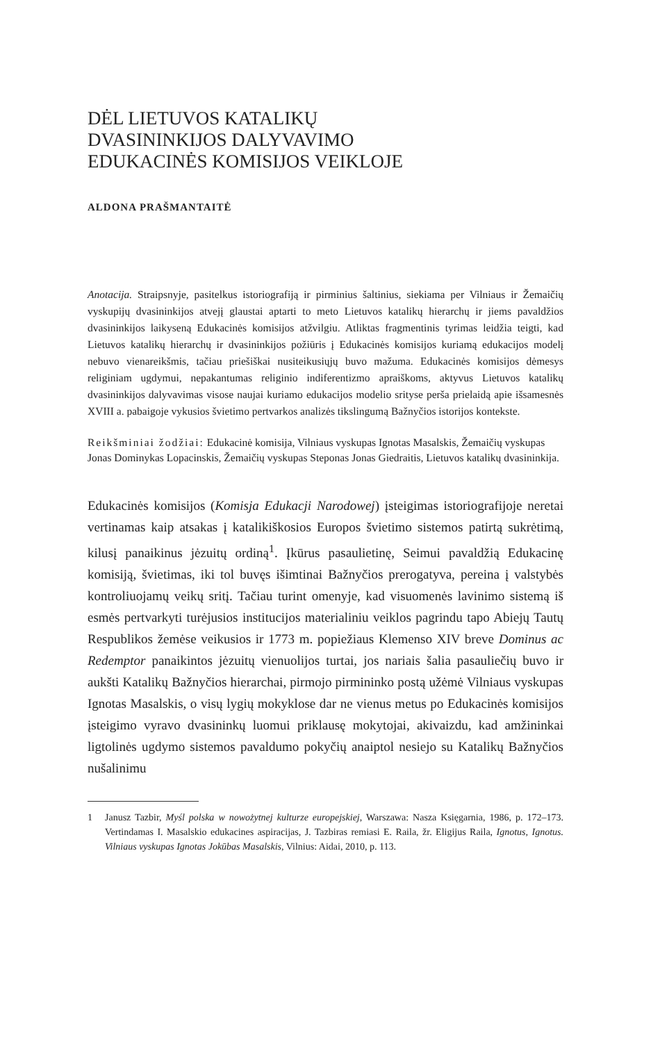DĖL LIETUVOS KATALIKŲ
DVASININKIJOS DALYVAVIMO
EDUKACINĖS KOMISIJOS VEIKLOJE
ALDONA PRAŠMANTAITĖ
Anotacija. Straipsnyje, pasitelkus istoriografiją ir pirminius šaltinius, siekiama per Vilniaus ir Žemaičių vyskupijų dvasininkijos atvejį glaustai aptarti to meto Lietuvos katalikų hierarchų ir jiems pavaldžios dvasininkijos laikyseną Edukacinės komisijos atžvilgiu. Atliktas fragmentinis tyrimas leidžia teigti, kad Lietuvos katalikų hierarchų ir dvasinin­kijos požiūris į Edukacinės komisijos kuriamą edukacijos modelį nebuvo vienareikšmis, tačiau priešiškai nusiteikusiųjų buvo mažuma. Edukacinės komisijos dėmesys religiniam ugdymui, nepakantumas religinio indiferentizmo apraiškoms, aktyvus Lietuvos katalikų dvasininkijos dalyvavimas visose naujai kuriamo edukacijos modelio srityse perša prielaidą apie išsamesnės XVIII a. pabaigoje vykusios švietimo pertvarkos analizės tikslingumą Bažnyčios istorijos kontekste.
Reikšminiai žodžiai: Edukacinė komisija, Vilniaus vyskupas Ignotas Masalskis, Žemaičių vyskupas Jonas Dominykas Lopacinskis, Žemaičių vyskupas Steponas Jonas Giedraitis, Lietuvos katalikų dvasininkija.
Edukacinės komisijos (Komisja Edukacji Narodowej) įsteigimas istoriografijoje neretai vertinamas kaip atsakas į katalikiškosios Europos švietimo sistemos patirtą sukrėtimą, kilusį panaikinus jėzuitų ordiną<sup>1</sup>. Įkūrus pasaulietinę, Seimui pavaldžią Edukacinę komisiją, švietimas, iki tol buvęs išimtinai Bažnyčios prerogatyva, per­eina į valstybės kontroliuojamų veikų sritį. Tačiau turint omenyje, kad visuomenės lavinimo sistemą iš esmės pertvarkyti turėjusios institucijos materialiniu veiklos pagrindu tapo Abiejų Tautų Respublikos žemėse veikusios ir 1773 m. popiežiaus Klemenso XIV breve Dominus ac Redemptor panaikintos jėzuitų vienuolijos turtai, jos nariais šalia pasauliečių buvo ir aukšti Katalikų Bažnyčios hierarchai, pirmojo pirmininko postą užėmė Vilniaus vyskupas Ignotas Masalskis, o visų lygių mokyklose dar ne vienus metus po Edukacinės komisijos įsteigimo vyravo dvasi­ninkų luomui priklausę mokytojai, akivaizdu, kad amžininkai ligtolinės ugdymo sistemos pavaldumo pokyčių anaiptol nesiejo su Katalikų Bažnyčios nušalinimu
1 Janusz Tazbir, Myśl polska w nowożytnej kulturze europejskiej, Warszawa: Nasza Księgarnia, 1986, p. 172–173. Vertindamas I. Masalskio edukacines aspiracijas, J. Tazbiras remiasi E. Raila, žr. Eligijus Raila, Ignotus, Ignotus. Vilniaus vyskupas Ignotas Jokūbas Masalskis, Vilnius: Aidai, 2010, p. 113.